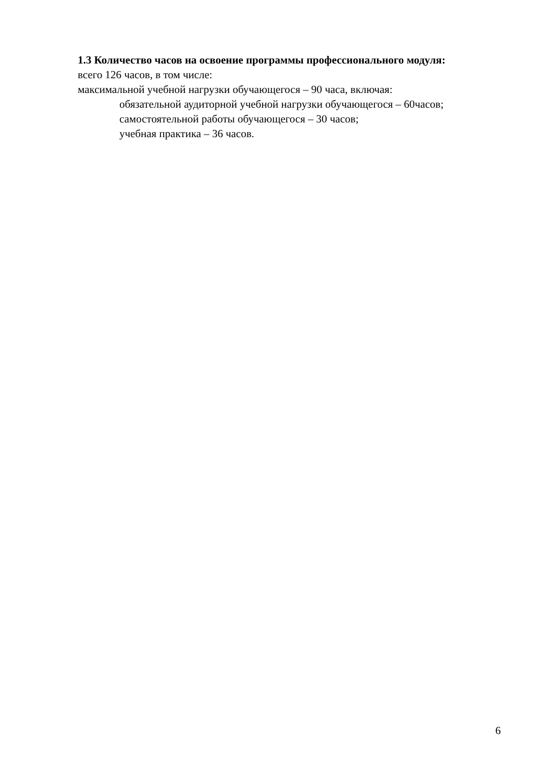1.3 Количество часов на освоение программы профессионального модуля:
всего 126 часов, в том числе:
максимальной учебной нагрузки обучающегося – 90 часа, включая:
обязательной аудиторной учебной нагрузки обучающегося – 60часов;
самостоятельной работы обучающегося – 30 часов;
учебная практика – 36 часов.
6